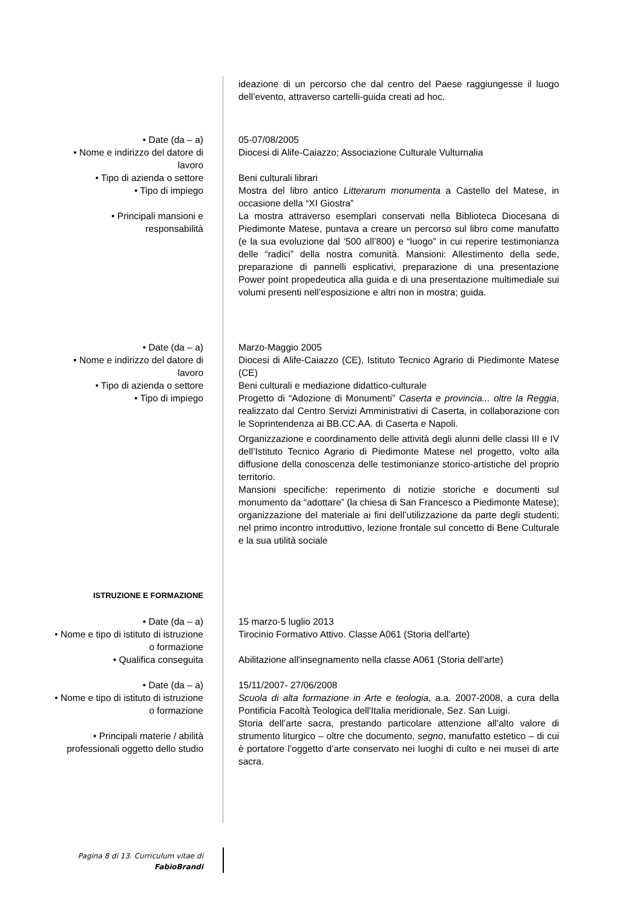ideazione di un percorso che dal centro del Paese raggiungesse il luogo dell’evento, attraverso cartelli-guida creati ad hoc.
• Date (da – a)
• Nome e indirizzo del datore di lavoro
• Tipo di azienda o settore
• Tipo di impiego
• Principali mansioni e responsabilità
05-07/08/2005
Diocesi di Alife-Caiazzo; Associazione Culturale Vulturnalia
Beni culturali librari
Mostra del libro antico Litterarum monumenta a Castello del Matese, in occasione della “XI Giostra”
La mostra attraverso esemplari conservati nella Biblioteca Diocesana di Piedimonte Matese, puntava a creare un percorso sul libro come manufatto (e la sua evoluzione dal ‘500 all’800) e “luogo” in cui reperire testimonianza delle “radici” della nostra comunità. Mansioni: Allestimento della sede, preparazione di pannelli esplicativi, preparazione di una presentazione Power point propedeutica alla guida e di una presentazione multimediale sui volumi presenti nell’esposizione e altri non in mostra; guida.
• Date (da – a)
• Nome e indirizzo del datore di lavoro
• Tipo di azienda o settore
• Tipo di impiego
Marzo-Maggio 2005
Diocesi di Alife-Caiazzo (CE), Istituto Tecnico Agrario di Piedimonte Matese (CE)
Beni culturali e mediazione didattico-culturale
Progetto di “Adozione di Monumenti” Caserta e provincia... oltre la Reggia, realizzato dal Centro Servizi Amministrativi di Caserta, in collaborazione con le Soprintendenza ai BB.CC.AA. di Caserta e Napoli.
Organizzazione e coordinamento delle attività degli alunni delle classi III e IV dell’Istituto Tecnico Agrario di Piedimonte Matese nel progetto, volto alla diffusione della conoscenza delle testimonianze storico-artistiche del proprio territorio.
Mansioni specifiche: reperimento di notizie storiche e documenti sul monumento da “adottare” (la chiesa di San Francesco a Piedimonte Matese); organizzazione del materiale ai fini dell’utilizzazione da parte degli studenti; nel primo incontro introduttivo, lezione frontale sul concetto di Bene Culturale e la sua utilità sociale
ISTRUZIONE E FORMAZIONE
• Date (da – a)
• Nome e tipo di istituto di istruzione o formazione
• Qualifica conseguita
15 marzo-5 luglio 2013
Tirocinio Formativo Attivo. Classe A061 (Storia dell'arte)
Abilitazione all'insegnamento nella classe A061 (Storia dell'arte)
• Date (da – a)
• Nome e tipo di istituto di istruzione o formazione
• Principali materie / abilità professionali oggetto dello studio
15/11/2007- 27/06/2008
Scuola di alta formazione in Arte e teologia, a.a. 2007-2008, a cura della Pontificia Facoltà Teologica dell'Italia meridionale, Sez. San Luigi.
Storia dell’arte sacra, prestando particolare attenzione all’alto valore di strumento liturgico – oltre che documento, segno, manufatto estetico – di cui è portatore l’oggetto d’arte conservato nei luoghi di culto e nei musei di arte sacra.
Pagina 8 di 13. Curriculum vitae di
FabioBrandi